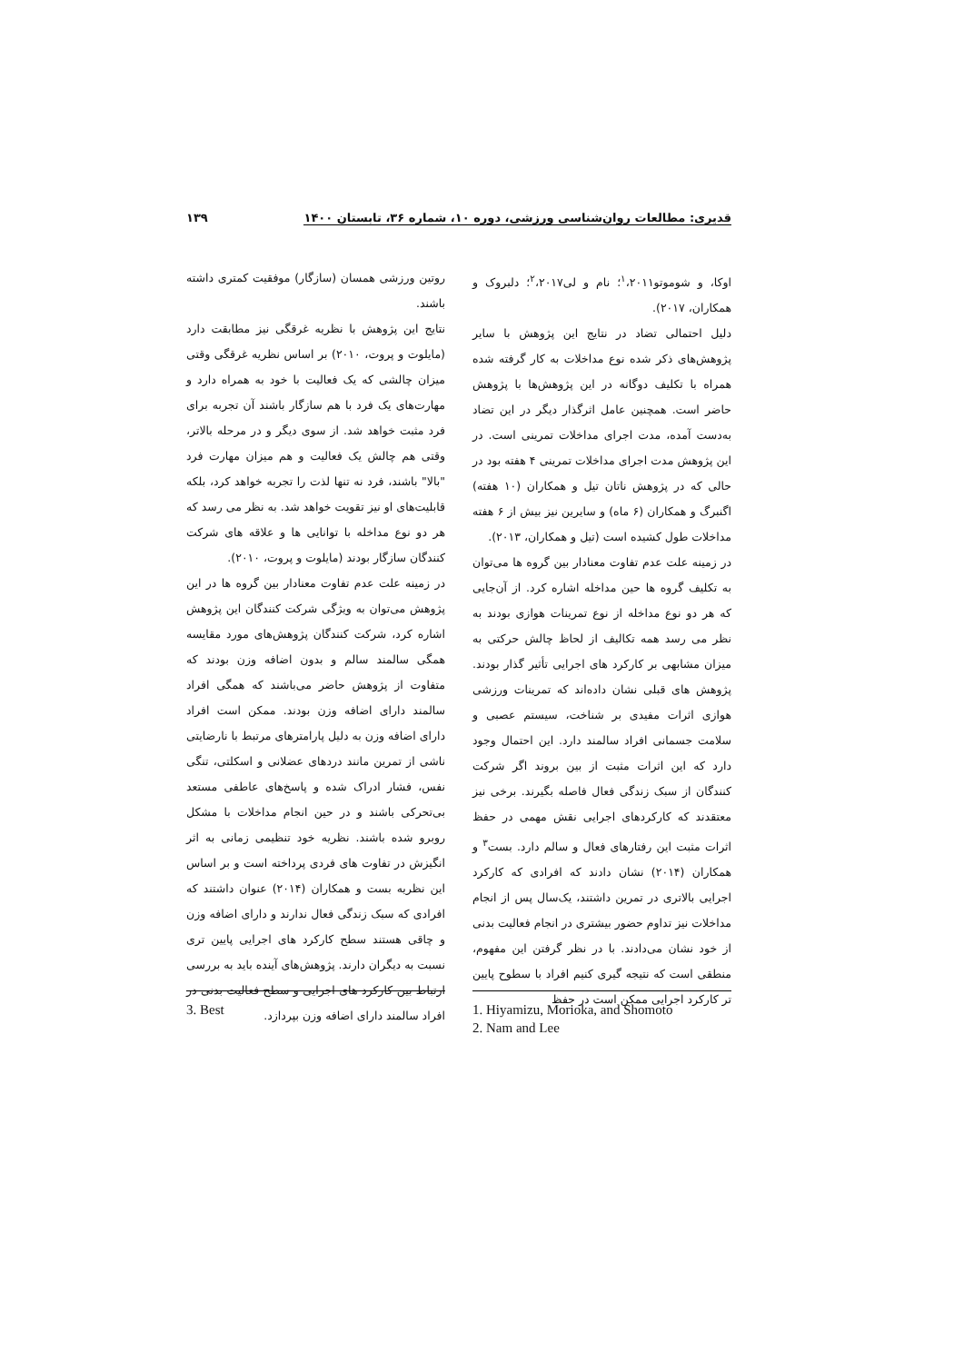قدیری: مطالعات روان‌شناسی ورزشی، دوره ۱۰، شماره ۳۶، تابستان ۱۴۰۰ ۱۳۹
اوکا، و شوموتو<sup>۱</sup>،۲۰۱۱؛ نام و لی<sup>۲</sup>،۲۰۱۷؛ دلبروک و همکاران، ۲۰۱۷).
دلیل احتمالی تضاد در نتایج این پژوهش با سایر پژوهش‌های ذکر شده نوع مداخلات به کار گرفته شده همراه با تکلیف دوگانه در این پژوهش‌ها با پژوهش حاضر است. همچنین عامل اثرگذار دیگر در این تضاد به‌دست آمده، مدت اجرای مداخلات تمرینی است. در این پژوهش مدت اجرای مداخلات تمرینی ۴ هفته بود در حالی که در پژوهش ناتان تیل و همکاران (۱۰ هفته) اگنبرگ و همکاران (۶ ماه) و سایرین نیز بیش از ۶ هفته مداخلات طول کشیده است (تیل و همکاران، ۲۰۱۳).
در زمینه علت عدم تفاوت معنادار بین گروه ها می‌توان به تکلیف گروه ها حین مداخله اشاره کرد. از آن‌جایی که هر دو نوع مداخله از نوع تمرینات هوازی بودند به نظر می رسد همه تکالیف از لحاظ چالش حرکتی به میزان مشابهی بر کارکرد های اجرایی تأثیر گذار بودند. پژوهش های قبلی نشان داده‌اند که تمرینات ورزشی هوازی اثرات مفیدی بر شناخت، سیستم عصبی و سلامت جسمانی افراد سالمند دارد. این احتمال وجود دارد که این اثرات مثبت از بین بروند اگر شرکت کنندگان از سبک زندگی فعال فاصله بگیرند. برخی نیز معتقدند که کارکردهای اجرایی نقش مهمی در حفظ اثرات مثبت این رفتارهای فعال و سالم دارد. بست<sup>۳</sup> و همکاران (۲۰۱۴) نشان دادند که افرادی که کارکرد اجرایی بالاتری در تمرین داشتند، یک‌سال پس از انجام مداخلات نیز تداوم حضور بیشتری در انجام فعالیت بدنی از خود نشان می‌دادند. با در نظر گرفتن این مفهوم، منطقی است که نتیجه گیری کنیم افراد با سطوح پایین تر کارکرد اجرایی ممکن است در حفظ
روتین ورزشی همسان (سازگار) موفقیت کمتری داشته باشند.
نتایج این پژوهش با نظریه غرقگی نیز مطابقت دارد (مایلوت و پروت، ۲۰۱۰) بر اساس نظریه غرقگی وقتی میزان چالشی که یک فعالیت با خود به همراه دارد و مهارت‌های یک فرد با هم سازگار باشند آن تجربه برای فرد مثبت خواهد شد. از سوی دیگر و در مرحله بالاتر، وقتی هم چالش یک فعالیت و هم میزان مهارت فرد "بالا" باشند، فرد نه تنها لذت را تجربه خواهد کرد، بلکه قابلیت‌های او نیز تقویت خواهد شد. به نظر می رسد که هر دو نوع مداخله با توانایی ها و علاقه های شرکت کنندگان سازگار بودند (مایلوت و پروت، ۲۰۱۰).
در زمینه علت عدم تفاوت معنادار بین گروه ها در این پژوهش می‌توان به ویژگی شرکت کنندگان این پژوهش اشاره کرد، شرکت کنندگان پژوهش‌های مورد مقایسه همگی سالمند سالم و بدون اضافه وزن بودند که متفاوت از پژوهش حاضر می‌باشند که همگی افراد سالمند دارای اضافه وزن بودند. ممکن است افراد دارای اضافه وزن به دلیل پارامترهای مرتبط با نارضایتی ناشی از تمرین مانند دردهای عضلانی و اسکلتی، تنگی نفس، فشار ادراک شده و پاسخ‌های عاطفی مستعد بی‌تحرکی باشند و در حین انجام مداخلات با مشکل روبرو شده باشند. نظریه خود تنظیمی زمانی به اثر انگیزش در تفاوت های فردی پرداخته است و بر اساس این نظریه بست و همکاران (۲۰۱۴) عنوان داشتند که افرادی که سبک زندگی فعال ندارند و دارای اضافه وزن و چاقی هستند سطح کارکرد های اجرایی پایین تری نسبت به دیگران دارند. پژوهش‌های آینده باید به بررسی ارتباط بین کارکرد های اجرایی و سطح فعالیت بدنی در افراد سالمند دارای اضافه وزن بپردازد.
1. Hiyamizu, Morioka, and Shomoto
2. Nam and Lee
3. Best